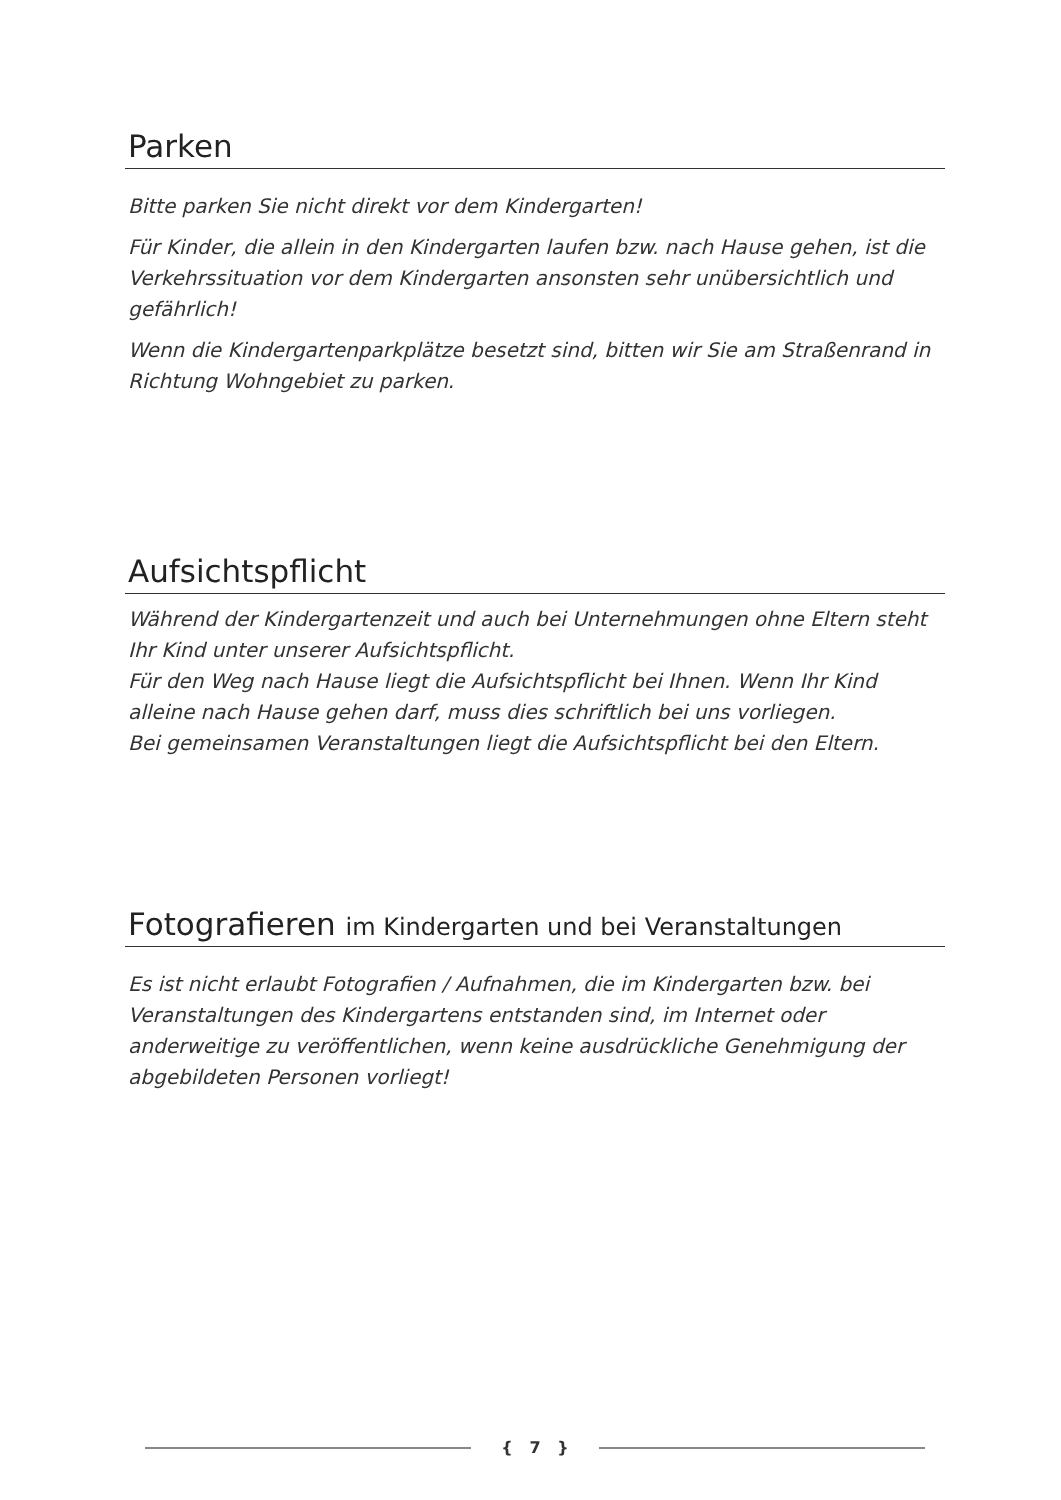Parken
Bitte parken Sie nicht direkt vor dem Kindergarten!
Für Kinder, die allein in den Kindergarten laufen bzw. nach Hause gehen, ist die Verkehrssituation vor dem Kindergarten ansonsten sehr unübersichtlich und gefährlich!
Wenn die Kindergartenparkplätze besetzt sind, bitten wir Sie am Straßenrand in Richtung Wohngebiet zu parken.
Aufsichtspflicht
Während der Kindergartenzeit und auch bei Unternehmungen ohne Eltern steht Ihr Kind unter unserer Aufsichtspflicht.
Für den Weg nach Hause liegt die Aufsichtspflicht bei Ihnen. Wenn Ihr Kind alleine nach Hause gehen darf, muss dies schriftlich bei uns vorliegen.
Bei gemeinsamen Veranstaltungen liegt die Aufsichtspflicht bei den Eltern.
Fotografieren im Kindergarten und bei Veranstaltungen
Es ist nicht erlaubt Fotografien / Aufnahmen, die im Kindergarten bzw. bei Veranstaltungen des Kindergartens entstanden sind, im Internet oder anderweitige zu veröffentlichen, wenn keine ausdrückliche Genehmigung der abgebildeten Personen vorliegt!
{ 7 }